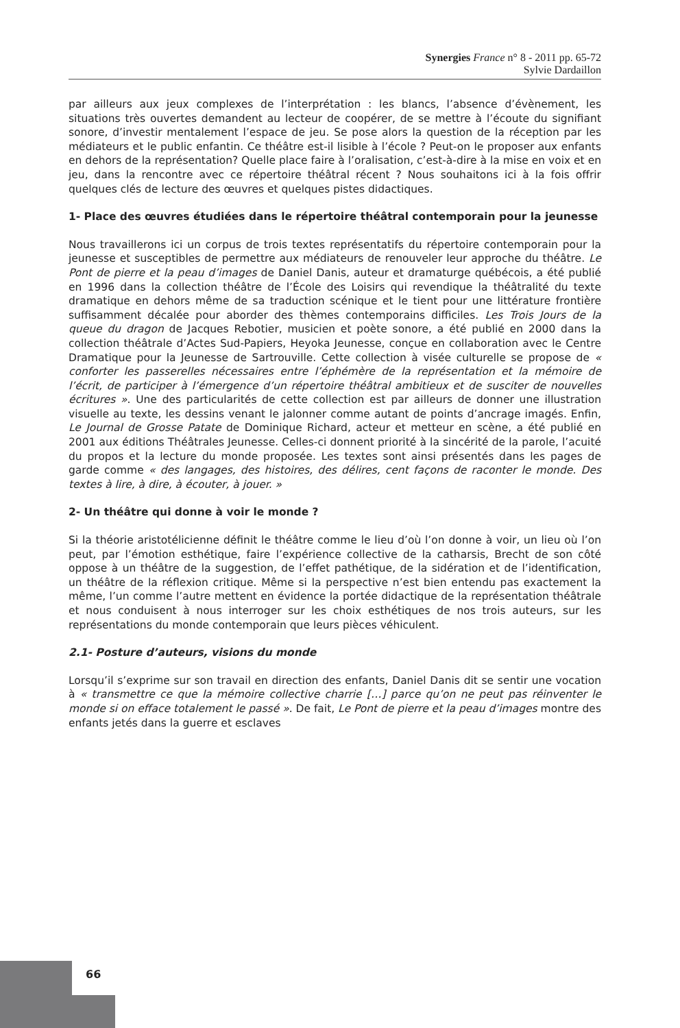Synergies France n° 8 - 2011 pp. 65-72
Sylvie Dardaillon
par ailleurs aux jeux complexes de l’interprétation : les blancs, l’absence d’évènement, les situations très ouvertes demandent au lecteur de coopérer, de se mettre à l’écoute du signifiant sonore, d’investir mentalement l’espace de jeu. Se pose alors la question de la réception par les médiateurs et le public enfantin. Ce théâtre est-il lisible à l’école ? Peut-on le proposer aux enfants en dehors de la représentation? Quelle place faire à l’oralisation, c’est-à-dire à la mise en voix et en jeu, dans la rencontre avec ce répertoire théâtral récent ? Nous souhaitons ici à la fois offrir quelques clés de lecture des œuvres et quelques pistes didactiques.
1- Place des œuvres étudiées dans le répertoire théâtral contemporain pour la jeunesse
Nous travaillerons ici un corpus de trois textes représentatifs du répertoire contemporain pour la jeunesse et susceptibles de permettre aux médiateurs de renouveler leur approche du théâtre. Le Pont de pierre et la peau d’images de Daniel Danis, auteur et dramaturge québécois, a été publié en 1996 dans la collection théâtre de l’École des Loisirs qui revendique la théâtralité du texte dramatique en dehors même de sa traduction scénique et le tient pour une littérature frontière suffisamment décalée pour aborder des thèmes contemporains difficiles. Les Trois Jours de la queue du dragon de Jacques Rebotier, musicien et poète sonore, a été publié en 2000 dans la collection théâtrale d’Actes Sud-Papiers, Heyoka Jeunesse, conçue en collaboration avec le Centre Dramatique pour la Jeunesse de Sartrouville. Cette collection à visée culturelle se propose de « conforter les passerelles nécessaires entre l’éphémère de la représentation et la mémoire de l’écrit, de participer à l’émergence d’un répertoire théâtral ambitieux et de susciter de nouvelles écritures ». Une des particularités de cette collection est par ailleurs de donner une illustration visuelle au texte, les dessins venant le jalonner comme autant de points d’ancrage imagés. Enfin, Le Journal de Grosse Patate de Dominique Richard, acteur et metteur en scène, a été publié en 2001 aux éditions Théâtrales Jeunesse. Celles-ci donnent priorité à la sincérité de la parole, l’acuité du propos et la lecture du monde proposée. Les textes sont ainsi présentés dans les pages de garde comme « des langages, des histoires, des délires, cent façons de raconter le monde. Des textes à lire, à dire, à écouter, à jouer. »
2- Un théâtre qui donne à voir le monde ?
Si la théorie aristotélicienne définit le théâtre comme le lieu d’où l’on donne à voir, un lieu où l’on peut, par l’émotion esthétique, faire l’expérience collective de la catharsis, Brecht de son côté oppose à un théâtre de la suggestion, de l’effet pathétique, de la sidération et de l’identification, un théâtre de la réflexion critique. Même si la perspective n’est bien entendu pas exactement la même, l’un comme l’autre mettent en évidence la portée didactique de la représentation théâtrale et nous conduisent à nous interroger sur les choix esthétiques de nos trois auteurs, sur les représentations du monde contemporain que leurs pièces véhiculent.
2.1- Posture d’auteurs, visions du monde
Lorsqu’il s’exprime sur son travail en direction des enfants, Daniel Danis dit se sentir une vocation à « transmettre ce que la mémoire collective charrie […] parce qu’on ne peut pas réinventer le monde si on efface totalement le passé ». De fait, Le Pont de pierre et la peau d’images montre des enfants jetés dans la guerre et esclaves
66